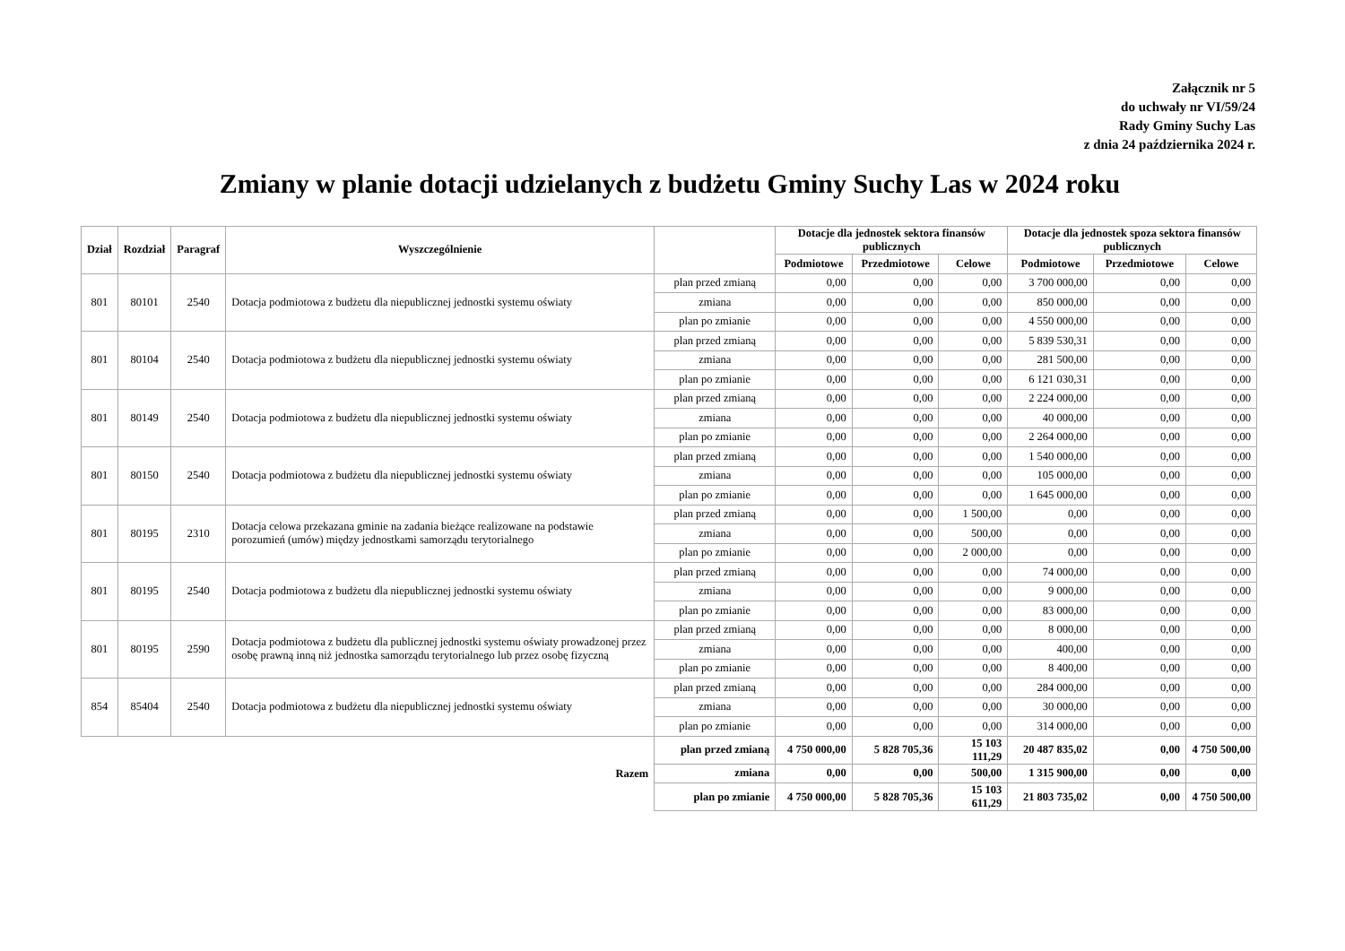Załącznik nr 5
do uchwały nr VI/59/24
Rady Gminy Suchy Las
z dnia 24 października 2024 r.
Zmiany w planie dotacji udzielanych z budżetu Gminy Suchy Las w 2024 roku
| Dział | Rozdział | Paragraf | Wyszczególnienie | | Dotacje dla jednostek sektora finansów publicznych | | | Dotacje dla jednostek spoza sektora finansów publicznych | | |
| --- | --- | --- | --- | --- | --- | --- | --- | --- | --- | --- |
| | | | | | Podmiotowe | Przedmiotowe | Celowe | Podmiotowe | Przedmiotowe | Celowe |
| 801 | 80101 | 2540 | Dotacja podmiotowa z budżetu dla niepublicznej jednostki systemu oświaty | plan przed zmianą | 0,00 | 0,00 | 0,00 | 3 700 000,00 | 0,00 | 0,00 |
| | | | | zmiana | 0,00 | 0,00 | 0,00 | 850 000,00 | 0,00 | 0,00 |
| | | | | plan po zmianie | 0,00 | 0,00 | 0,00 | 4 550 000,00 | 0,00 | 0,00 |
| 801 | 80104 | 2540 | Dotacja podmiotowa z budżetu dla niepublicznej jednostki systemu oświaty | plan przed zmianą | 0,00 | 0,00 | 0,00 | 5 839 530,31 | 0,00 | 0,00 |
| | | | | zmiana | 0,00 | 0,00 | 0,00 | 281 500,00 | 0,00 | 0,00 |
| | | | | plan po zmianie | 0,00 | 0,00 | 0,00 | 6 121 030,31 | 0,00 | 0,00 |
| 801 | 80149 | 2540 | Dotacja podmiotowa z budżetu dla niepublicznej jednostki systemu oświaty | plan przed zmianą | 0,00 | 0,00 | 0,00 | 2 224 000,00 | 0,00 | 0,00 |
| | | | | zmiana | 0,00 | 0,00 | 0,00 | 40 000,00 | 0,00 | 0,00 |
| | | | | plan po zmianie | 0,00 | 0,00 | 0,00 | 2 264 000,00 | 0,00 | 0,00 |
| 801 | 80150 | 2540 | Dotacja podmiotowa z budżetu dla niepublicznej jednostki systemu oświaty | plan przed zmianą | 0,00 | 0,00 | 0,00 | 1 540 000,00 | 0,00 | 0,00 |
| | | | | zmiana | 0,00 | 0,00 | 0,00 | 105 000,00 | 0,00 | 0,00 |
| | | | | plan po zmianie | 0,00 | 0,00 | 0,00 | 1 645 000,00 | 0,00 | 0,00 |
| 801 | 80195 | 2310 | Dotacja celowa przekazana gminie na zadania bieżące realizowane na podstawie porozumień (umów) między jednostkami samorządu terytorialnego | plan przed zmianą | 0,00 | 0,00 | 1 500,00 | 0,00 | 0,00 | 0,00 |
| | | | | zmiana | 0,00 | 0,00 | 500,00 | 0,00 | 0,00 | 0,00 |
| | | | | plan po zmianie | 0,00 | 0,00 | 2 000,00 | 0,00 | 0,00 | 0,00 |
| 801 | 80195 | 2540 | Dotacja podmiotowa z budżetu dla niepublicznej jednostki systemu oświaty | plan przed zmianą | 0,00 | 0,00 | 0,00 | 74 000,00 | 0,00 | 0,00 |
| | | | | zmiana | 0,00 | 0,00 | 0,00 | 9 000,00 | 0,00 | 0,00 |
| | | | | plan po zmianie | 0,00 | 0,00 | 0,00 | 83 000,00 | 0,00 | 0,00 |
| 801 | 80195 | 2590 | Dotacja podmiotowa z budżetu dla publicznej jednostki systemu oświaty prowadzonej przez osobę prawną inną niż jednostka samorządu terytorialnego lub przez osobę fizyczną | plan przed zmianą | 0,00 | 0,00 | 0,00 | 8 000,00 | 0,00 | 0,00 |
| | | | | zmiana | 0,00 | 0,00 | 0,00 | 400,00 | 0,00 | 0,00 |
| | | | | plan po zmianie | 0,00 | 0,00 | 0,00 | 8 400,00 | 0,00 | 0,00 |
| 854 | 85404 | 2540 | Dotacja podmiotowa z budżetu dla niepublicznej jednostki systemu oświaty | plan przed zmianą | 0,00 | 0,00 | 0,00 | 284 000,00 | 0,00 | 0,00 |
| | | | | zmiana | 0,00 | 0,00 | 0,00 | 30 000,00 | 0,00 | 0,00 |
| | | | | plan po zmianie | 0,00 | 0,00 | 0,00 | 314 000,00 | 0,00 | 0,00 |
| Razem | | | | plan przed zmianą | 4 750 000,00 | 5 828 705,36 | 15 103 111,29 | 20 487 835,02 | 0,00 | 4 750 500,00 |
| | | | | zmiana | 0,00 | 0,00 | 500,00 | 1 315 900,00 | 0,00 | 0,00 |
| | | | | plan po zmianie | 4 750 000,00 | 5 828 705,36 | 15 103 611,29 | 21 803 735,02 | 0,00 | 4 750 500,00 |